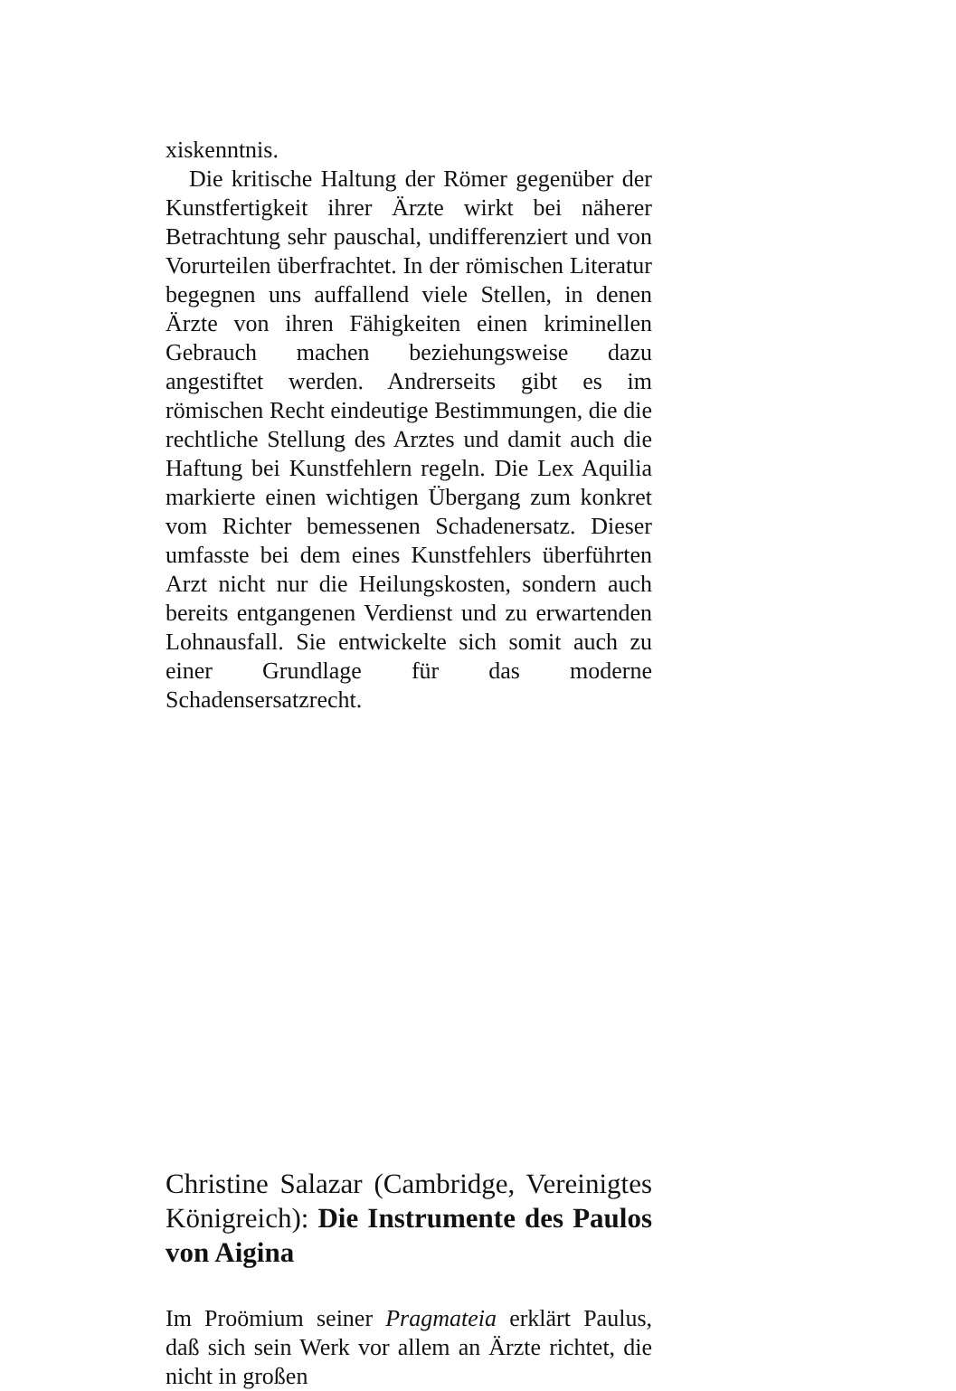xiskenntnis.
Die kritische Haltung der Römer gegenüber der Kunstfertigkeit ihrer Ärzte wirkt bei näherer Betrachtung sehr pauschal, undifferenziert und von Vorurteilen überfrachtet. In der römischen Literatur begegnen uns auffallend viele Stellen, in denen Ärzte von ihren Fähigkeiten einen kriminellen Gebrauch machen beziehungsweise dazu angestiftet werden. Andrerseits gibt es im römischen Recht eindeutige Bestimmungen, die die rechtliche Stellung des Arztes und damit auch die Haftung bei Kunstfehlern regeln. Die Lex Aquilia markierte einen wichtigen Übergang zum konkret vom Richter bemessenen Schadenersatz. Dieser umfasste bei dem eines Kunstfehlers überführten Arzt nicht nur die Heilungskosten, sondern auch bereits entgangenen Verdienst und zu erwartenden Lohnausfall. Sie entwickelte sich somit auch zu einer Grundlage für das moderne Schadensersatzrecht.
Christine Salazar (Cambridge, Vereinigtes Königreich): Die Instrumente des Paulos von Aigina
Im Proömium seiner Pragmateia erklärt Paulus, daß sich sein Werk vor allem an Ärzte richtet, die nicht in großen